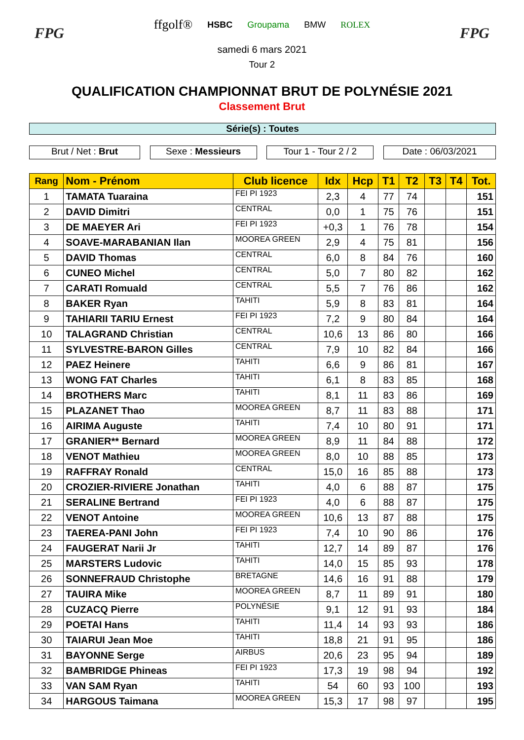FPG
ffgolf® HSBC Groupama BMW ROLEX
samedi 6 mars 2021
Tour 2
FPG
QUALIFICATION CHAMPIONNAT BRUT DE POLYNÉSIE 2021
Classement Brut
Série(s) : Toutes
Brut / Net : Brut Sexe : Messieurs Tour 1 - Tour 2 / 2
Date : 06/03/2021
| Rang | Nom - Prénom | Club licence | Idx | Hcp | T1 | T2 | T3 | T4 | Tot. |
| --- | --- | --- | --- | --- | --- | --- | --- | --- | --- |
| 1 | TAMATA Tuaraina | FEI PI 1923 | 2,3 | 4 | 77 | 74 | | | 151 |
| 2 | DAVID Dimitri | CENTRAL | 0,0 | 1 | 75 | 76 | | | 151 |
| 3 | DE MAEYER Ari | FEI PI 1923 | +0,3 | 1 | 76 | 78 | | | 154 |
| 4 | SOAVE-MARABANIAN Ilan | MOOREA GREEN | 2,9 | 4 | 75 | 81 | | | 156 |
| 5 | DAVID Thomas | CENTRAL | 6,0 | 8 | 84 | 76 | | | 160 |
| 6 | CUNEO Michel | CENTRAL | 5,0 | 7 | 80 | 82 | | | 162 |
| 7 | CARATI Romuald | CENTRAL | 5,5 | 7 | 76 | 86 | | | 162 |
| 8 | BAKER Ryan | TAHITI | 5,9 | 8 | 83 | 81 | | | 164 |
| 9 | TAHIARII TARIU Ernest | FEI PI 1923 | 7,2 | 9 | 80 | 84 | | | 164 |
| 10 | TALAGRAND Christian | CENTRAL | 10,6 | 13 | 86 | 80 | | | 166 |
| 11 | SYLVESTRE-BARON Gilles | CENTRAL | 7,9 | 10 | 82 | 84 | | | 166 |
| 12 | PAEZ Heinere | TAHITI | 6,6 | 9 | 86 | 81 | | | 167 |
| 13 | WONG FAT Charles | TAHITI | 6,1 | 8 | 83 | 85 | | | 168 |
| 14 | BROTHERS Marc | TAHITI | 8,1 | 11 | 83 | 86 | | | 169 |
| 15 | PLAZANET Thao | MOOREA GREEN | 8,7 | 11 | 83 | 88 | | | 171 |
| 16 | AIRIMA Auguste | TAHITI | 7,4 | 10 | 80 | 91 | | | 171 |
| 17 | GRANIER** Bernard | MOOREA GREEN | 8,9 | 11 | 84 | 88 | | | 172 |
| 18 | VENOT Mathieu | MOOREA GREEN | 8,0 | 10 | 88 | 85 | | | 173 |
| 19 | RAFFRAY Ronald | CENTRAL | 15,0 | 16 | 85 | 88 | | | 173 |
| 20 | CROZIER-RIVIERE Jonathan | TAHITI | 4,0 | 6 | 88 | 87 | | | 175 |
| 21 | SERALINE Bertrand | FEI PI 1923 | 4,0 | 6 | 88 | 87 | | | 175 |
| 22 | VENOT Antoine | MOOREA GREEN | 10,6 | 13 | 87 | 88 | | | 175 |
| 23 | TAEREA-PANI John | FEI PI 1923 | 7,4 | 10 | 90 | 86 | | | 176 |
| 24 | FAUGERAT Narii Jr | TAHITI | 12,7 | 14 | 89 | 87 | | | 176 |
| 25 | MARSTERS Ludovic | TAHITI | 14,0 | 15 | 85 | 93 | | | 178 |
| 26 | SONNEFRAUD Christophe | BRETAGNE | 14,6 | 16 | 91 | 88 | | | 179 |
| 27 | TAUIRA Mike | MOOREA GREEN | 8,7 | 11 | 89 | 91 | | | 180 |
| 28 | CUZACQ Pierre | POLYNÉSIE | 9,1 | 12 | 91 | 93 | | | 184 |
| 29 | POETAI Hans | TAHITI | 11,4 | 14 | 93 | 93 | | | 186 |
| 30 | TAIARUI Jean Moe | TAHITI | 18,8 | 21 | 91 | 95 | | | 186 |
| 31 | BAYONNE Serge | AIRBUS | 20,6 | 23 | 95 | 94 | | | 189 |
| 32 | BAMBRIDGE Phineas | FEI PI 1923 | 17,3 | 19 | 98 | 94 | | | 192 |
| 33 | VAN SAM Ryan | TAHITI | 54 | 60 | 93 | 100 | | | 193 |
| 34 | HARGOUS Taimana | MOOREA GREEN | 15,3 | 17 | 98 | 97 | | | 195 |